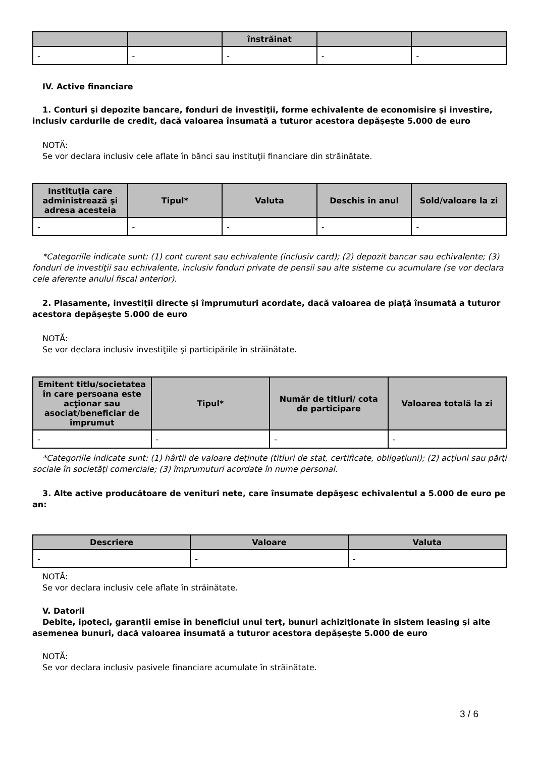| | | înstrăinat | | |
| --- | --- | --- | --- | --- |
| - | - | - | - | - |
IV. Active financiare
1. Conturi şi depozite bancare, fonduri de investiţii, forme echivalente de economisire şi investire, inclusiv cardurile de credit, dacă valoarea însumată a tuturor acestora depăşeşte 5.000 de euro
NOTĂ:
Se vor declara inclusiv cele aflate în bănci sau instituţii financiare din străinătate.
| Instituţia care administrează şi adresa acesteia | Tipul* | Valuta | Deschis în anul | Sold/valoare la zi |
| --- | --- | --- | --- | --- |
| - | - | - | - | - |
*Categoriile indicate sunt: (1) cont curent sau echivalente (inclusiv card); (2) depozit bancar sau echivalente; (3) fonduri de investiţii sau echivalente, inclusiv fonduri private de pensii sau alte sisteme cu acumulare (se vor declara cele aferente anului fiscal anterior).
2. Plasamente, investiţii directe şi împrumuturi acordate, dacă valoarea de piaţă însumată a tuturor acestora depăşeşte 5.000 de euro
NOTĂ:
Se vor declara inclusiv investiţiile şi participările în străinătate.
| Emitent titlu/societatea în care persoana este acţionar sau asociat/beneficiar de împrumut | Tipul* | Număr de titluri/ cota de participare | Valoarea totală la zi |
| --- | --- | --- | --- |
| - | - | - | - |
*Categoriile indicate sunt: (1) hârtii de valoare deţinute (titluri de stat, certificate, obligaţiuni); (2) acţiuni sau părţi sociale în societăţi comerciale; (3) împrumuturi acordate în nume personal.
3. Alte active producătoare de venituri nete, care însumate depăşesc echivalentul a 5.000 de euro pe an:
| Descriere | Valoare | Valuta |
| --- | --- | --- |
| - | - | - |
NOTĂ:
Se vor declara inclusiv cele aflate în străinătate.
V. Datorii
Debite, ipoteci, garanţii emise în beneficiul unui terţ, bunuri achiziţionate în sistem leasing şi alte asemenea bunuri, dacă valoarea însumată a tuturor acestora depăşeşte 5.000 de euro
NOTĂ:
Se vor declara inclusiv pasivele financiare acumulate în străinătate.
3 / 6